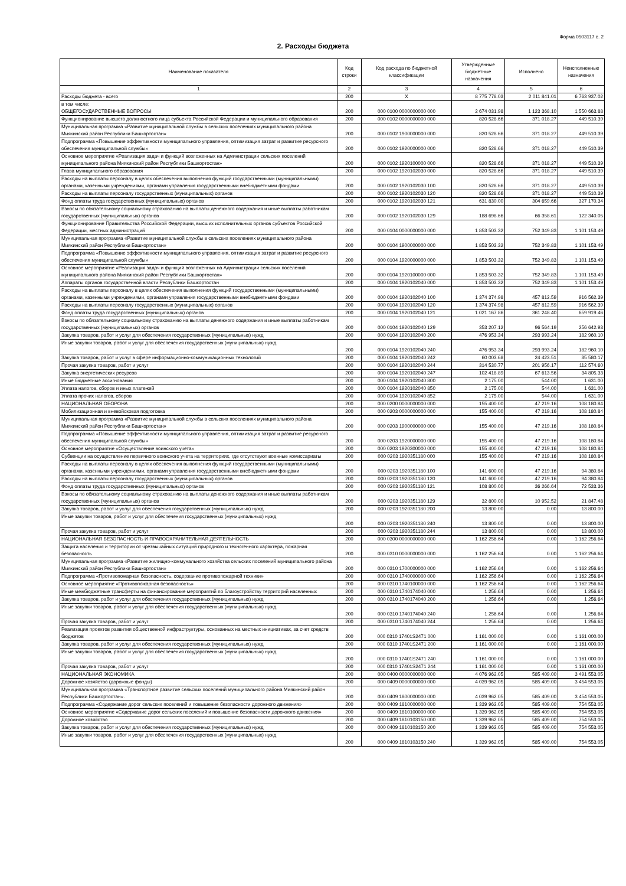Форма 0503117 с. 2
2. Расходы бюджета
| Наименование показателя | Код строки | Код расхода по бюджетной классификации | Утвержденные бюджетные назначения | Исполнено | Неисполненные назначения |
| --- | --- | --- | --- | --- | --- |
| 1 | 2 | 3 | 4 | 5 | 6 |
| Расходы бюджета - всего | 200 | X | 8 775 778.03 | 2 011 841.01 | 6 763 937.02 |
| в том числе: ОБЩЕГОСУДАРСТВЕННЫЕ ВОПРОСЫ | 200 | 000 0100 0000000000 000 | 2 674 031.98 | 1 123 368.10 | 1 550 663.88 |
| Функционирование высшего должностного лица субъекта Российской Федерации и муниципального образования | 200 | 000 0102 0000000000 000 | 820 528.66 | 371 018.27 | 449 510.39 |
| Муниципальная программа «Развитие муниципальной службы в сельских поселениях муниципального района Миякинский район Республики Башкортостан» | 200 | 000 0102 1900000000 000 | 820 528.66 | 371 018.27 | 449 510.39 |
| Подпрограмма «Повышение эффективности муниципального управления, оптимизация затрат и развитие ресурсного обеспечения муниципальной службы» | 200 | 000 0102 1920000000 000 | 820 528.66 | 371 018.27 | 449 510.39 |
| Основное мероприятие «Реализация задач и функций возложенных на Администрации сельских поселений муниципального района Миякинский район Республики Башкортостан» | 200 | 000 0102 1920100000 000 | 820 528.66 | 371 018.27 | 449 510.39 |
| Глава муниципального образования | 200 | 000 0102 1920102030 000 | 820 528.66 | 371 018.27 | 449 510.39 |
| Расходы на выплаты персоналу в целях обеспечения выполнения функций государственными (муниципальными) органами, казенными учреждениями, органами управления государственными внебюджетными фондами | 200 | 000 0102 1920102030 100 | 820 528.66 | 371 018.27 | 449 510.39 |
| Расходы на выплаты персоналу государственных (муниципальных) органов | 200 | 000 0102 1920102030 120 | 820 528.66 | 371 018.27 | 449 510.39 |
| Фонд оплаты труда государственных (муниципальных) органов | 200 | 000 0102 1920102030 121 | 631 830.00 | 304 659.66 | 327 170.34 |
| Взносы по обязательному социальному страхованию на выплаты денежного содержания и иные выплаты работникам государственных (муниципальных) органов | 200 | 000 0102 1920102030 129 | 188 698.66 | 66 358.61 | 122 340.05 |
| Функционирование Правительства Российской Федерации, высших исполнительных органов субъектов Российской Федерации, местных администраций | 200 | 000 0104 0000000000 000 | 1 853 503.32 | 752 349.83 | 1 101 153.49 |
| Муниципальная программа «Развитие муниципальной службы в сельских поселениях муниципального района Миякинский район Республики Башкортостан» | 200 | 000 0104 1900000000 000 | 1 853 503.32 | 752 349.83 | 1 101 153.49 |
| Подпрограмма «Повышение эффективности муниципального управления, оптимизация затрат и развитие ресурсного обеспечения муниципальной службы» | 200 | 000 0104 1920000000 000 | 1 853 503.32 | 752 349.83 | 1 101 153.49 |
| Основное мероприятие «Реализация задач и функций возложенных на Администрации сельских поселений муниципального района Миякинский район Республики Башкортостан» | 200 | 000 0104 1920100000 000 | 1 853 503.32 | 752 349.83 | 1 101 153.49 |
| Аппараты органов государственной власти Республики Башкортостан | 200 | 000 0104 1920102040 000 | 1 853 503.32 | 752 349.83 | 1 101 153.49 |
| Расходы на выплаты персоналу в целях обеспечения выполнения функций государственными (муниципальными) органами, казенными учреждениями, органами управления государственными внебюджетными фондами | 200 | 000 0104 1920102040 100 | 1 374 374.98 | 457 812.59 | 916 562.39 |
| Расходы на выплаты персоналу государственных (муниципальных) органов | 200 | 000 0104 1920102040 120 | 1 374 374.98 | 457 812.59 | 916 562.39 |
| Фонд оплаты труда государственных (муниципальных) органов | 200 | 000 0104 1920102040 121 | 1 021 167.86 | 361 248.40 | 659 919.46 |
| Взносы по обязательному социальному страхованию на выплаты денежного содержания и иные выплаты работникам государственных (муниципальных) органов | 200 | 000 0104 1920102040 129 | 353 207.12 | 96 564.19 | 256 642.93 |
| Закупка товаров, работ и услуг для обеспечения государственных (муниципальных) нужд | 200 | 000 0104 1920102040 200 | 476 953.34 | 293 993.24 | 182 960.10 |
| Иные закупки товаров, работ и услуг для обеспечения государственных (муниципальных) нужд | 200 | 000 0104 1920102040 240 | 476 953.34 | 293 993.24 | 182 960.10 |
| Закупка товаров, работ и услуг в сфере информационно-коммуникационных технологий | 200 | 000 0104 1920102040 242 | 60 003.68 | 24 423.51 | 35 580.17 |
| Прочая закупка товаров, работ и услуг | 200 | 000 0104 1920102040 244 | 314 530.77 | 201 956.17 | 112 574.60 |
| Закупка энергетических ресурсов | 200 | 000 0104 1920102040 247 | 102 418.89 | 67 613.56 | 34 805.33 |
| Иные бюджетные ассигнования | 200 | 000 0104 1920102040 800 | 2 175.00 | 544.00 | 1 631.00 |
| Уплата налогов, сборов и иных платежей | 200 | 000 0104 1920102040 850 | 2 175.00 | 544.00 | 1 631.00 |
| Уплата прочих налогов, сборов | 200 | 000 0104 1920102040 852 | 2 175.00 | 544.00 | 1 631.00 |
| НАЦИОНАЛЬНАЯ ОБОРОНА | 200 | 000 0200 0000000000 000 | 155 400.00 | 47 219.16 | 108 180.84 |
| Мобилизационная и вневойсковая подготовка | 200 | 000 0203 0000000000 000 | 155 400.00 | 47 219.16 | 108 180.84 |
| Муниципальная программа «Развитие муниципальной службы в сельских поселениях муниципального района Миякинский район Республики Башкортостан» | 200 | 000 0203 1900000000 000 | 155 400.00 | 47 219.16 | 108 180.84 |
| Подпрограмма «Повышение эффективности муниципального управления, оптимизация затрат и развитие ресурсного обеспечения муниципальной службы» | 200 | 000 0203 1920000000 000 | 155 400.00 | 47 219.16 | 108 180.84 |
| Основное мероприятие «Осуществление воинского учета» | 200 | 000 0203 1920300000 000 | 155 400.00 | 47 219.16 | 108 180.84 |
| Субвенции на осуществление первичного воинского учета на территориях, где отсутствуют военные комиссариаты | 200 | 000 0203 1920351180 000 | 155 400.00 | 47 219.16 | 108 180.84 |
| Расходы на выплаты персоналу в целях обеспечения выполнения функций государственными (муниципальными) органами, казенными учреждениями, органами управления государственными внебюджетными фондами | 200 | 000 0203 1920351180 100 | 141 600.00 | 47 219.16 | 94 380.84 |
| Расходы на выплаты персоналу государственных (муниципальных) органов | 200 | 000 0203 1920351180 120 | 141 600.00 | 47 219.16 | 94 380.84 |
| Фонд оплаты труда государственных (муниципальных) органов | 200 | 000 0203 1920351180 121 | 108 800.00 | 36 266.64 | 72 533.36 |
| Взносы по обязательному социальному страхованию на выплаты денежного содержания и иные выплаты работникам государственных (муниципальных) органов | 200 | 000 0203 1920351180 129 | 32 800.00 | 10 952.52 | 21 847.48 |
| Закупка товаров, работ и услуг для обеспечения государственных (муниципальных) нужд | 200 | 000 0203 1920351180 200 | 13 800.00 | 0.00 | 13 800.00 |
| Иные закупки товаров, работ и услуг для обеспечения государственных (муниципальных) нужд | 200 | 000 0203 1920351180 240 | 13 800.00 | 0.00 | 13 800.00 |
| Прочая закупка товаров, работ и услуг | 200 | 000 0203 1920351180 244 | 13 800.00 | 0.00 | 13 800.00 |
| НАЦИОНАЛЬНАЯ БЕЗОПАСНОСТЬ И ПРАВООХРАНИТЕЛЬНАЯ ДЕЯТЕЛЬНОСТЬ | 200 | 000 0300 0000000000 000 | 1 162 256.64 | 0.00 | 1 162 256.64 |
| Защита населения и территории от чрезвычайных ситуаций природного и техногенного характера, пожарная безопасность | 200 | 000 0310 0000000000 000 | 1 162 256.64 | 0.00 | 1 162 256.64 |
| Муниципальная программа «Развитие жилищно-коммунального хозяйства сельских поселений муниципального района Миякинский район Республики Башкортостан» | 200 | 000 0310 1700000000 000 | 1 162 256.64 | 0.00 | 1 162 256.64 |
| Подпрограмма «Противопожарная безопасность, содержание противопожарной техники» | 200 | 000 0310 1740000000 000 | 1 162 256.64 | 0.00 | 1 162 256.64 |
| Основное мероприятие «Противопожарная безопасность» | 200 | 000 0310 1740100000 000 | 1 162 256.64 | 0.00 | 1 162 256.64 |
| Иные межбюджетные трансферты на финансирование мероприятий по благоустройству территорий населенных | 200 | 000 0310 1740174040 000 | 1 256.64 | 0.00 | 1 256.64 |
| Закупка товаров, работ и услуг для обеспечения государственных (муниципальных) нужд | 200 | 000 0310 1740174040 200 | 1 256.64 | 0.00 | 1 256.64 |
| Иные закупки товаров, работ и услуг для обеспечения государственных (муниципальных) нужд | 200 | 000 0310 1740174040 240 | 1 256.64 | 0.00 | 1 256.64 |
| Прочая закупка товаров, работ и услуг | 200 | 000 0310 1740174040 244 | 1 256.64 | 0.00 | 1 256.64 |
| Реализация проектов развития общественной инфраструктуры, основанных на местных инициативах, за счет средств бюджетов | 200 | 000 0310 17401S2471 000 | 1 161 000.00 | 0.00 | 1 161 000.00 |
| Закупка товаров, работ и услуг для обеспечения государственных (муниципальных) нужд | 200 | 000 0310 17401S2471 200 | 1 161 000.00 | 0.00 | 1 161 000.00 |
| Иные закупки товаров, работ и услуг для обеспечения государственных (муниципальных) нужд | 200 | 000 0310 17401S2471 240 | 1 161 000.00 | 0.00 | 1 161 000.00 |
| Прочая закупка товаров, работ и услуг | 200 | 000 0310 17401S2471 244 | 1 161 000.00 | 0.00 | 1 161 000.00 |
| НАЦИОНАЛЬНАЯ ЭКОНОМИКА | 200 | 000 0400 0000000000 000 | 4 076 962.05 | 585 409.00 | 3 491 553.05 |
| Дорожное хозяйство (дорожные фонды) | 200 | 000 0409 0000000000 000 | 4 039 962.05 | 585 409.00 | 3 454 553.05 |
| Муниципальная программа «Транспортное развитие сельских поселений муниципального района Миякинский район Республики Башкортостан». | 200 | 000 0409 1800000000 000 | 4 039 962.05 | 585 409.00 | 3 454 553.05 |
| Подпрограмма «Содержание дорог сельских поселений и повышение безопасности дорожного движения» | 200 | 000 0409 1810000000 000 | 1 339 962.05 | 585 409.00 | 754 553.05 |
| Основное мероприятие «Содержание дорог сельских поселений и повышение безопасности дорожного движения» | 200 | 000 0409 1810100000 000 | 1 339 962.05 | 585 409.00 | 754 553.05 |
| Дорожное хозяйство | 200 | 000 0409 1810103150 000 | 1 339 962.05 | 585 409.00 | 754 553.05 |
| Закупка товаров, работ и услуг для обеспечения государственных (муниципальных) нужд | 200 | 000 0409 1810103150 200 | 1 339 962.05 | 585 409.00 | 754 553.05 |
| Иные закупки товаров, работ и услуг для обеспечения государственных (муниципальных) нужд | 200 | 000 0409 1810103150 240 | 1 339 962.05 | 585 409.00 | 754 553.05 |